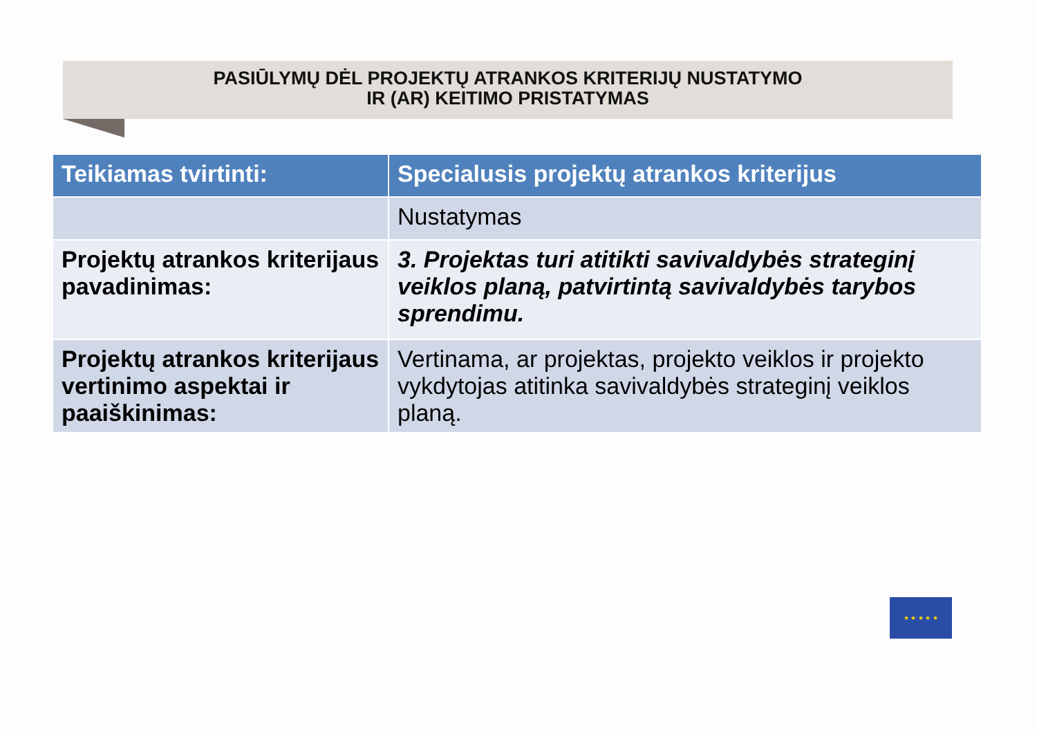PASIŪLYMŲ DĖL PROJEKTŲ ATRANKOS KRITERIJŲ NUSTATYMO
IR (AR) KEITIMO PRISTATYMAS
| Teikiamas tvirtinti: | Specialusis projektų atrankos kriterijus |
| --- | --- |
| | Nustatymas |
| Projektų atrankos kriterijaus pavadinimas: | 3. Projektas turi atitikti savivaldybės strateginį veiklos planą, patvirtintą savivaldybės tarybos sprendimu. |
| Projektų atrankos kriterijaus vertinimo aspektai ir paaiškinimas: | Vertinama, ar projektas, projekto veiklos ir projekto vykdytojas atitinka savivaldybės strateginį veiklos planą. |
★ ★ ★ ★ ★